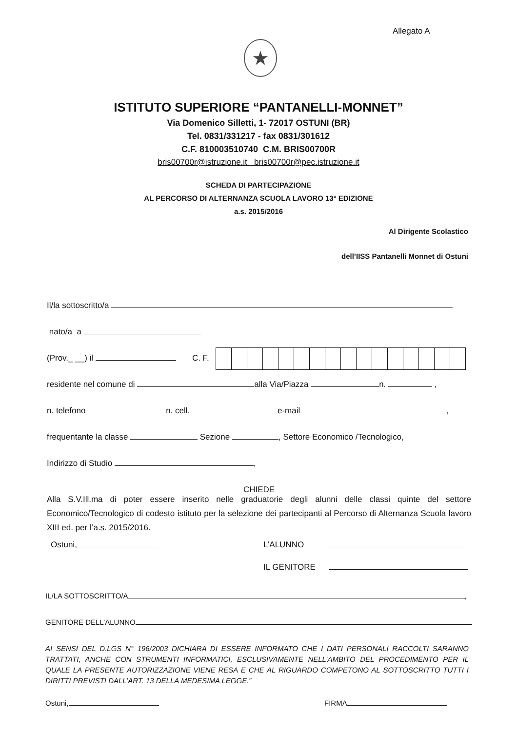Allegato A
★
ISTITUTO SUPERIORE “PANTANELLI-MONNET”
Via Domenico Silletti, 1- 72017 OSTUNI (BR)
Tel. 0831/331217 - fax 0831/301612
C.F. 810003510740 C.M. BRIS00700R
bris00700r@istruzione.it bris00700r@pec.istruzione.it
SCHEDA DI PARTECIPAZIONE
AL PERCORSO DI ALTERNANZA SCUOLA LAVORO 13° EDIZIONE
a.s. 2015/2016
Al Dirigente Scolastico
dell’IISS Pantanelli Monnet di Ostuni
Il/la sottoscritto/a
nato/a a
(Prov._ __) il C. F.
residente nel comune di alla Via/Piazza n. ,
n. telefono n. cell. e-mail ,
frequentante la classe Sezione , Settore Economico /Tecnologico,
Indirizzo di Studio ,
CHIEDE
Alla S.V.Ill.ma di poter essere inserito nelle graduatorie degli alunni delle classi quinte del settore Economico/Tecnologico di codesto istituto per la selezione dei partecipanti al Percorso di Alternanza Scuola lavoro XIII ed. per l’a.s. 2015/2016.
Ostuni, L’ALUNNO
IL GENITORE
IL/LA SOTTOSCRITTO/A ,
GENITORE DELL’ALUNNO
AI SENSI DEL D.LGS N° 196/2003 DICHIARA DI ESSERE INFORMATO CHE I DATI PERSONALI RACCOLTI SARANNO TRATTATI, ANCHE CON STRUMENTI INFORMATICI, ESCLUSIVAMENTE NELL’AMBITO DEL PROCEDIMENTO PER IL QUALE LA PRESENTE AUTORIZZAZIONE VIENE RESA E CHE AL RIGUARDO COMPETONO AL SOTTOSCRITTO TUTTI I DIRITTI PREVISTI DALL’ART. 13 DELLA MEDESIMA LEGGE.”
Ostuni, FIRMA